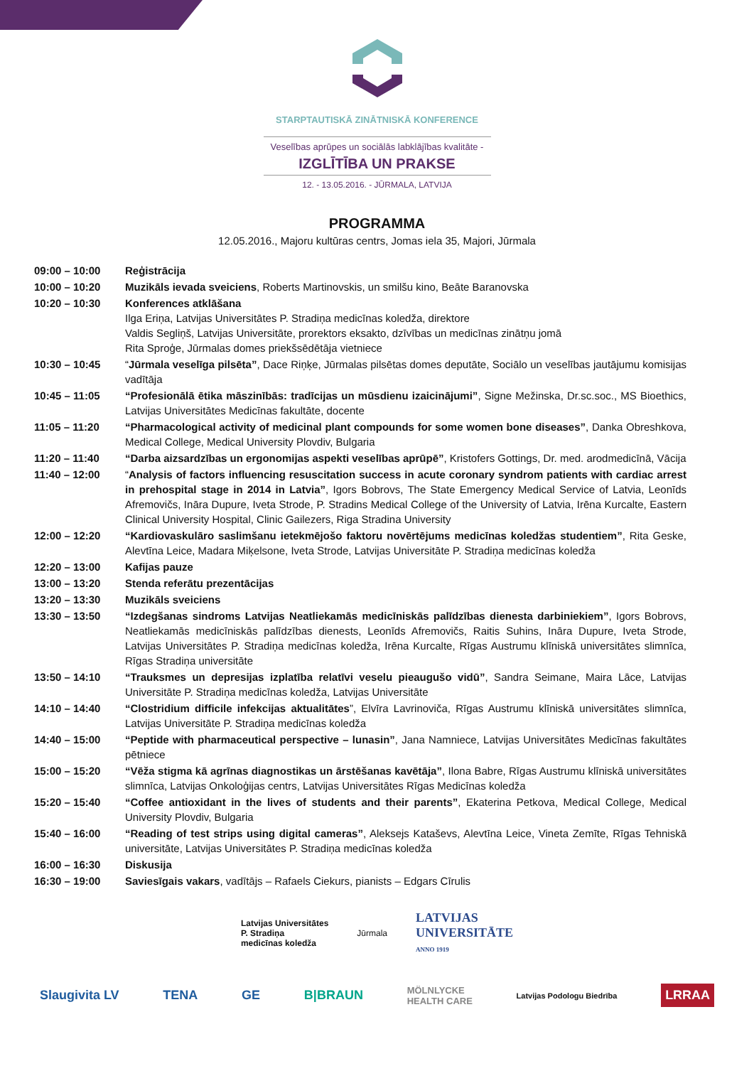STARPTAUTISKĀ ZINĀTNISKĀ KONFERENCE
Veselības aprūpes un sociālās labklājības kvalitāte -
IZGLĪTĪBA UN PRAKSE
12. - 13.05.2016. - JŪRMALA, LATVIJA
PROGRAMMA
12.05.2016., Majoru kultūras centrs, Jomas iela 35, Majori, Jūrmala
| 09:00 – 10:00 | Reģistrācija |
| 10:00 – 10:20 | Muzikāls ievada sveiciens , Roberts Martinovskis, un smilšu kino, Beāte Baranovska |
| 10:20 – 10:30 | Konferences atklāšana Ilga Eriņa, Latvijas Universitātes P. Stradiņa medicīnas koledža, direktore Valdis Segliņš, Latvijas Universitāte, prorektors eksakto, dzīvības un medicīnas zinātņu jomā Rita Sproģe, Jūrmalas domes priekšsēdētāja vietniece |
| 10:30 – 10:45 | “ Jūrmala veselīga pilsēta” , Dace Riņķe, Jūrmalas pilsētas domes deputāte, Sociālo un veselības jautājumu komisijas vadītāja |
| 10:45 – 11:05 | “Profesionālā ētika māszinībās: tradīcijas un mūsdienu izaicinājumi” , Signe Mežinska, Dr.sc.soc., MS Bioethics, Latvijas Universitātes Medicīnas fakultāte, docente |
| 11:05 – 11:20 | “Pharmacological activity of medicinal plant compounds for some women bone diseases” , Danka Obreshkova, Medical College, Medical University Plovdiv, Bulgaria |
| 11:20 – 11:40 | “Darba aizsardzības un ergonomijas aspekti veselības aprūpē” , Kristofers Gottings, Dr. med. arodmedicīnā, Vācija |
| 11:40 – 12:00 | “ Analysis of factors influencing resuscitation success in acute coronary syndrom patients with cardiac arrest in prehospital stage in 2014 in Latvia” , Igors Bobrovs, The State Emergency Medical Service of Latvia, Leonīds Afremovičs, Ināra Dupure, Iveta Strode, P. Stradins Medical College of the University of Latvia, Irēna Kurcalte, Eastern Clinical University Hospital, Clinic Gailezers, Riga Stradina University |
| 12:00 – 12:20 | “Kardiovaskulāro saslimšanu ietekmējošo faktoru novērtējums medicīnas koledžas studentiem” , Rita Geske, Alevtīna Leice, Madara Miķelsone, Iveta Strode, Latvijas Universitāte P. Stradiņa medicīnas koledža |
| 12:20 – 13:00 | Kafijas pauze |
| 13:00 – 13:20 | Stenda referātu prezentācijas |
| 13:20 – 13:30 | Muzikāls sveiciens |
| 13:30 – 13:50 | “Izdegšanas sindroms Latvijas Neatliekamās medicīniskās palīdzības dienesta darbiniekiem” , Igors Bobrovs, Neatliekamās medicīniskās palīdzības dienests, Leonīds Afremovičs, Raitis Suhins, Ināra Dupure, Iveta Strode, Latvijas Universitātes P. Stradiņa medicīnas koledža, Irēna Kurcalte, Rīgas Austrumu klīniskā universitātes slimnīca, Rīgas Stradiņa universitāte |
| 13:50 – 14:10 | “Trauksmes un depresijas izplatība relatīvi veselu pieaugušo vidū” , Sandra Seimane, Maira Lāce, Latvijas Universitāte P. Stradiņa medicīnas koledža, Latvijas Universitāte |
| 14:10 – 14:40 | “Clostridium difficile infekcijas aktualitātes ”, Elvīra Lavrinoviča, Rīgas Austrumu klīniskā universitātes slimnīca, Latvijas Universitāte P. Stradiņa medicīnas koledža |
| 14:40 – 15:00 | “Peptide with pharmaceutical perspective – lunasin” , Jana Namniece, Latvijas Universitātes Medicīnas fakultātes pētniece |
| 15:00 – 15:20 | “Vēža stigma kā agrīnas diagnostikas un ārstēšanas kavētāja” , Ilona Babre, Rīgas Austrumu klīniskā universitātes slimnīca, Latvijas Onkoloģijas centrs, Latvijas Universitātes Rīgas Medicīnas koledža |
| 15:20 – 15:40 | “Coffee antioxidant in the lives of students and their parents” , Ekaterina Petkova, Medical College, Medical University Plovdiv, Bulgaria |
| 15:40 – 16:00 | “Reading of test strips using digital cameras” , Aleksejs Kataševs, Alevtīna Leice, Vineta Zemīte, Rīgas Tehniskā universitāte, Latvijas Universitātes P. Stradiņa medicīnas koledža |
| 16:00 – 16:30 | Diskusija |
| 16:30 – 19:00 | Saviesīgais vakars , vadītājs – Rafaels Ciekurs, pianists – Edgars Cīrulis |
Latvijas Universitātes
P. Stradiņa
medicīnas koledža
Jūrmala
LATVIJAS
UNIVERSITĀTE
ANNO 1919
Slaugivita LV TENA GE B|BRAUN MÖLNLYCKE
HEALTH CARE Latvijas Podologu Biedrība LRRAA